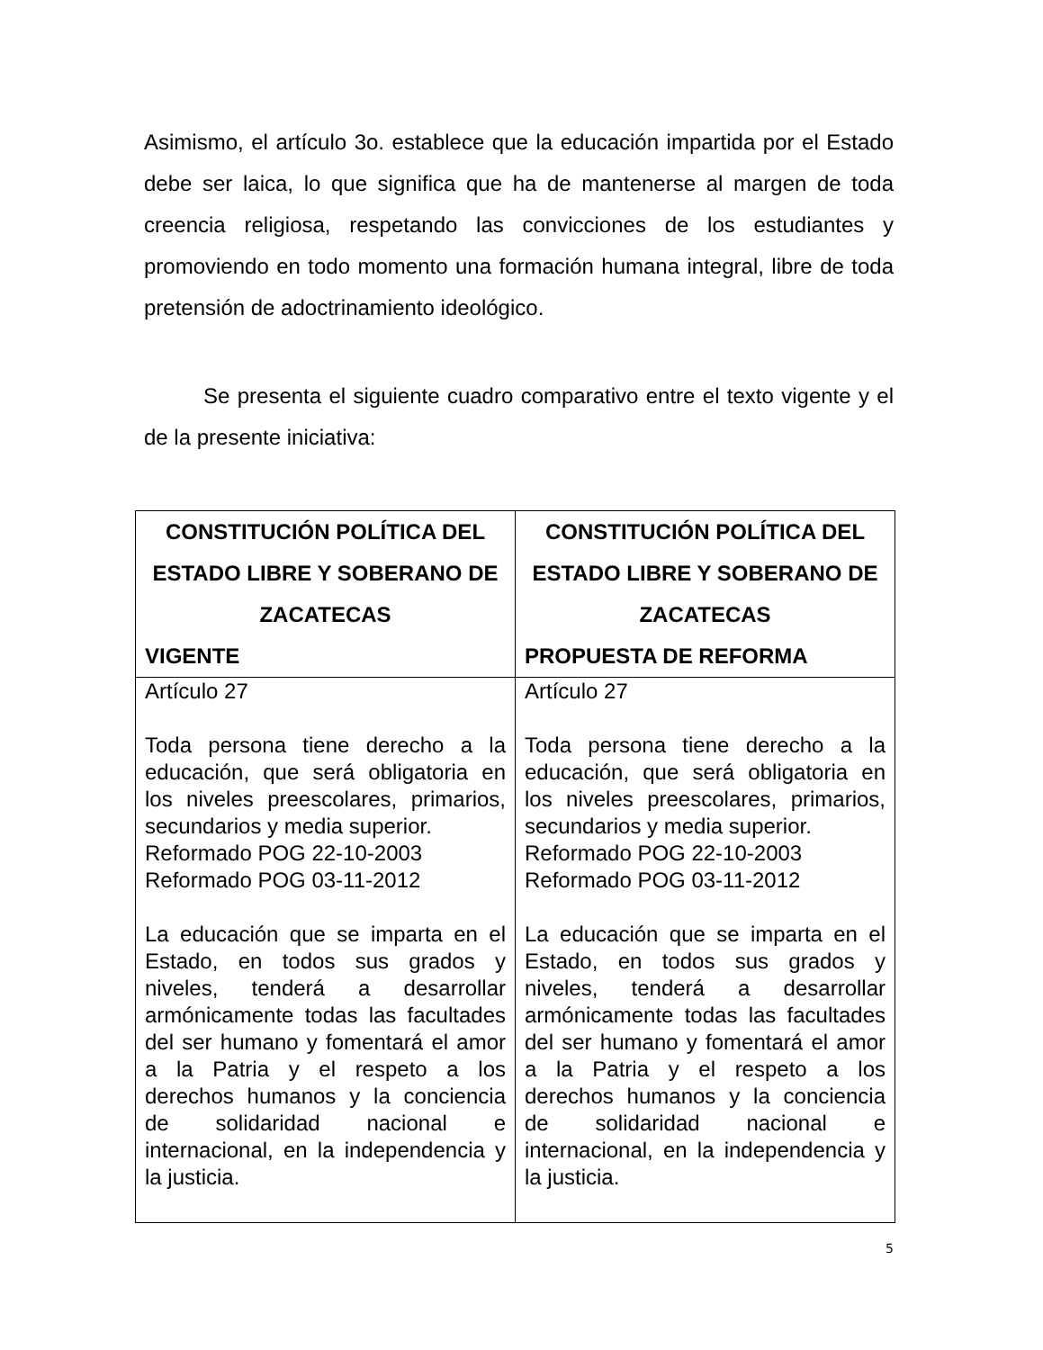Asimismo, el artículo 3o. establece que la educación impartida por el Estado debe ser laica, lo que significa que ha de mantenerse al margen de toda creencia religiosa, respetando las convicciones de los estudiantes y promoviendo en todo momento una formación humana integral, libre de toda pretensión de adoctrinamiento ideológico.
Se presenta el siguiente cuadro comparativo entre el texto vigente y el de la presente iniciativa:
| CONSTITUCIÓN POLÍTICA DEL ESTADO LIBRE Y SOBERANO DE ZACATECAS VIGENTE | CONSTITUCIÓN POLÍTICA DEL ESTADO LIBRE Y SOBERANO DE ZACATECAS PROPUESTA DE REFORMA |
| --- | --- |
| Artículo 27 Toda persona tiene derecho a la educación, que será obligatoria en los niveles preescolares, primarios, secundarios y media superior. Reformado POG 22-10-2003 Reformado POG 03-11-2012 La educación que se imparta en el Estado, en todos sus grados y niveles, tenderá a desarrollar armónicamente todas las facultades del ser humano y fomentará el amor a la Patria y el respeto a los derechos humanos y la conciencia de solidaridad nacional e internacional, en la independencia y la justicia. | Artículo 27 Toda persona tiene derecho a la educación, que será obligatoria en los niveles preescolares, primarios, secundarios y media superior. Reformado POG 22-10-2003 Reformado POG 03-11-2012 La educación que se imparta en el Estado, en todos sus grados y niveles, tenderá a desarrollar armónicamente todas las facultades del ser humano y fomentará el amor a la Patria y el respeto a los derechos humanos y la conciencia de solidaridad nacional e internacional, en la independencia y la justicia. |
5